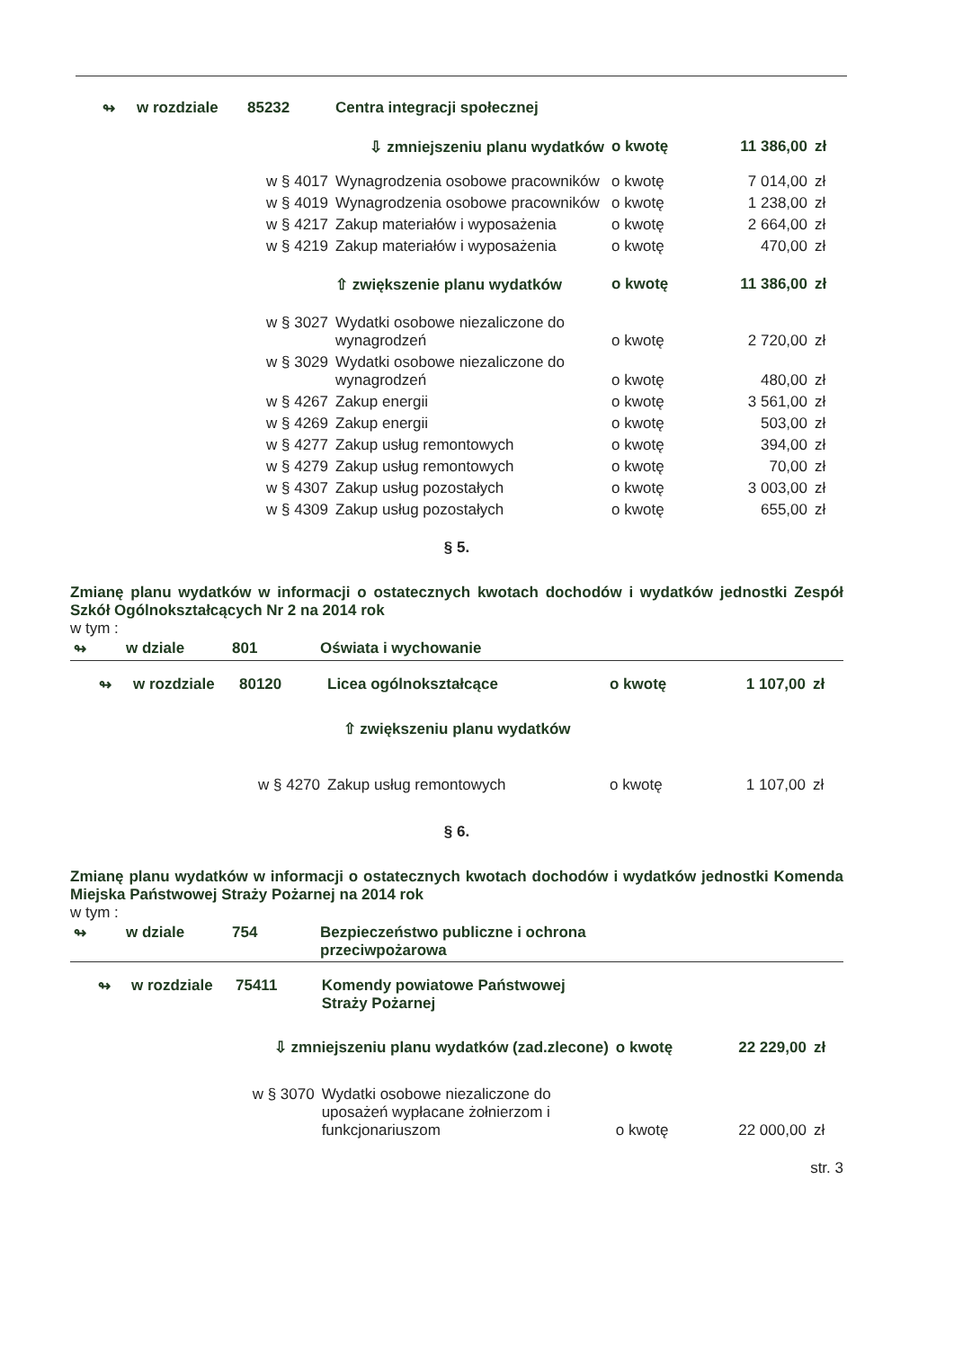| ↬ | w rozdziale | 85232 | Centra integracji społecznej | | | |
| ⇩ zmniejszeniu planu wydatków | | | | o kwotę | 11 386,00 | zł |
| | | w § 4017 | Wynagrodzenia osobowe pracowników | o kwotę | 7 014,00 | zł |
| | | w § 4019 | Wynagrodzenia osobowe pracowników | o kwotę | 1 238,00 | zł |
| | | w § 4217 | Zakup materiałów i wyposażenia | o kwotę | 2 664,00 | zł |
| | | w § 4219 | Zakup materiałów i wyposażenia | o kwotę | 470,00 | zł |
| | | | ⇧ zwiększenie planu wydatków | o kwotę | 11 386,00 | zł |
| | | w § 3027 | Wydatki osobowe niezaliczone do wynagrodzeń | o kwotę | 2 720,00 | zł |
| | | w § 3029 | Wydatki osobowe niezaliczone do wynagrodzeń | o kwotę | 480,00 | zł |
| | | w § 4267 | Zakup energii | o kwotę | 3 561,00 | zł |
| | | w § 4269 | Zakup energii | o kwotę | 503,00 | zł |
| | | w § 4277 | Zakup usług remontowych | o kwotę | 394,00 | zł |
| | | w § 4279 | Zakup usług remontowych | o kwotę | 70,00 | zł |
| | | w § 4307 | Zakup usług pozostałych | o kwotę | 3 003,00 | zł |
| | | w § 4309 | Zakup usług pozostałych | o kwotę | 655,00 | zł |
§ 5.
Zmianę planu wydatków w informacji o ostatecznych kwotach dochodów i wydatków jednostki Zespół Szkół Ogólnokształcących Nr 2 na 2014 rok
w tym :
| ↬ | w dziale | 801 | Oświata i wychowanie |
| | ↬ | w rozdziale | 80120 | Licea ogólnokształcące | o kwotę | 1 107,00 | zł |
| ⇧ zwiększeniu planu wydatków | | | | | | | |
| | | | w § 4270 | Zakup usług remontowych | o kwotę | 1 107,00 | zł |
§ 6.
Zmianę planu wydatków w informacji o ostatecznych kwotach dochodów i wydatków jednostki Komenda Miejska Państwowej Straży Pożarnej na 2014 rok
w tym :
| ↬ | w dziale | 754 | Bezpieczeństwo publiczne i ochrona przeciwpożarowa | |
| | ↬ | w rozdziale | 75411 | Komendy powiatowe Państwowej Straży Pożarnej | | | |
| ⇩ zmniejszeniu planu wydatków (zad.zlecone) | | | | | o kwotę | 22 229,00 | zł |
| | | | w § 3070 | Wydatki osobowe niezaliczone do uposażeń wypłacane żołnierzom i funkcjonariuszom | o kwotę | 22 000,00 | zł |
str. 3